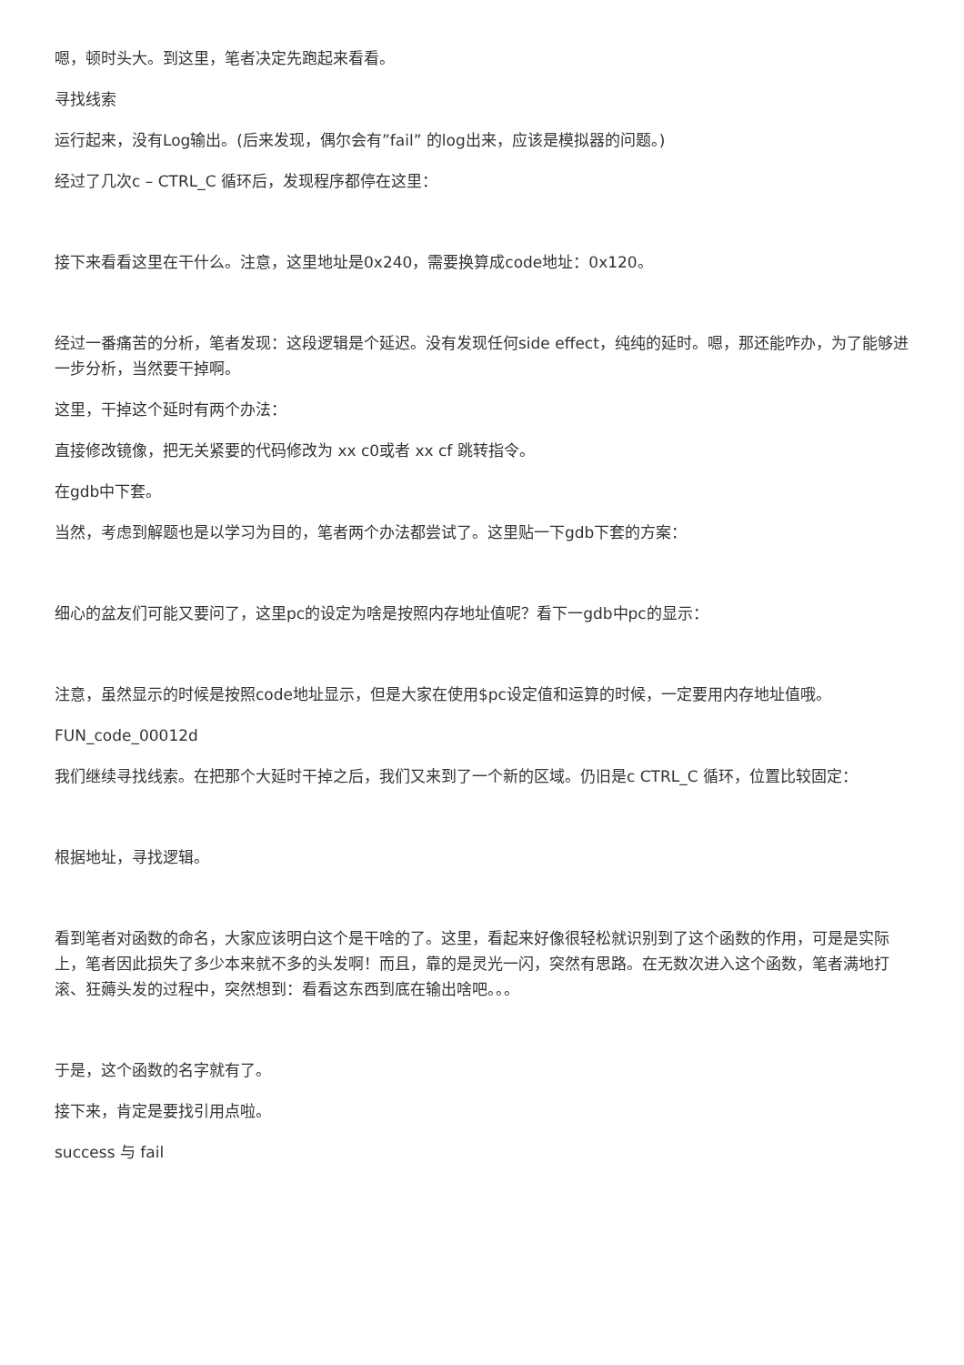嗯，顿时头大。到这里，笔者决定先跑起来看看。
寻找线索
运行起来，没有Log输出。(后来发现，偶尔会有”fail” 的log出来，应该是模拟器的问题。)
经过了几次c – CTRL_C 循环后，发现程序都停在这里：
接下来看看这里在干什么。注意，这里地址是0x240，需要换算成code地址：0x120。
经过一番痛苦的分析，笔者发现：这段逻辑是个延迟。没有发现任何side effect，纯纯的延时。嗯，那还能咋办，为了能够进一步分析，当然要干掉啊。
这里，干掉这个延时有两个办法：
直接修改镜像，把无关紧要的代码修改为 xx c0或者 xx cf 跳转指令。
在gdb中下套。
当然，考虑到解题也是以学习为目的，笔者两个办法都尝试了。这里贴一下gdb下套的方案：
细心的盆友们可能又要问了，这里pc的设定为啥是按照内存地址值呢？看下一gdb中pc的显示：
注意，虽然显示的时候是按照code地址显示，但是大家在使用$pc设定值和运算的时候，一定要用内存地址值哦。
FUN_code_00012d
我们继续寻找线索。在把那个大延时干掉之后，我们又来到了一个新的区域。仍旧是c CTRL_C 循环，位置比较固定：
根据地址，寻找逻辑。
看到笔者对函数的命名，大家应该明白这个是干啥的了。这里，看起来好像很轻松就识别到了这个函数的作用，可是是实际上，笔者因此损失了多少本来就不多的头发啊！而且，靠的是灵光一闪，突然有思路。在无数次进入这个函数，笔者满地打滚、狂薅头发的过程中，突然想到：看看这东西到底在输出啥吧。。。
于是，这个函数的名字就有了。
接下来，肯定是要找引用点啦。
success 与 fail